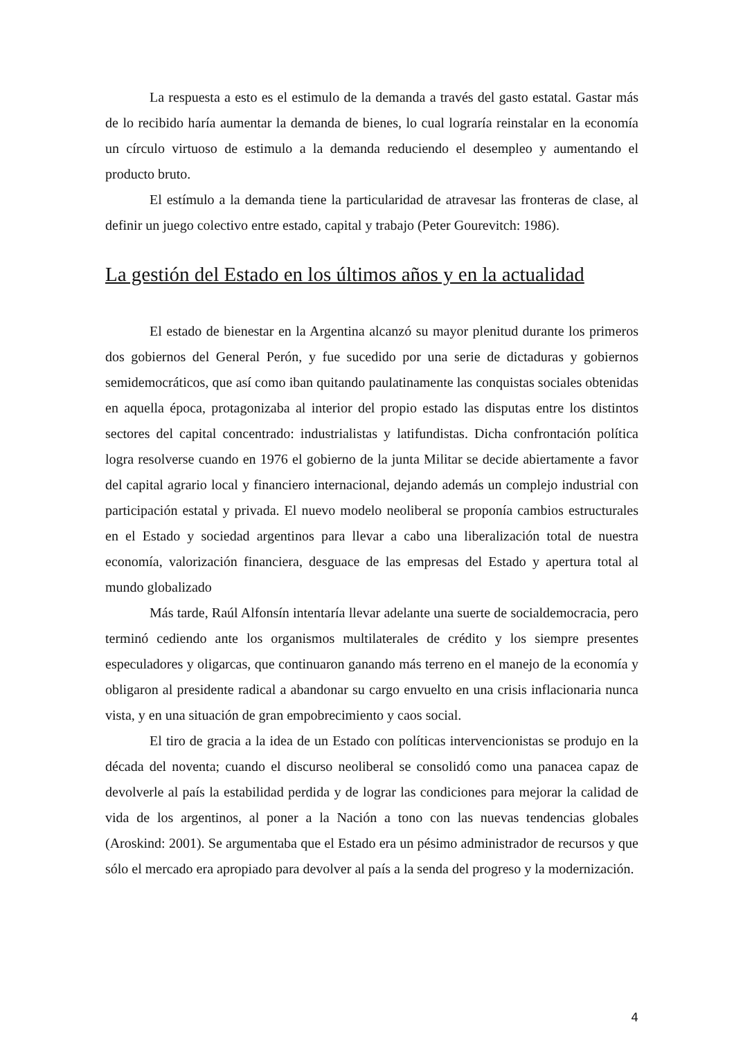La respuesta a esto es el estimulo de la demanda a través del gasto estatal. Gastar más de lo recibido haría aumentar la demanda de bienes, lo cual lograría reinstalar en la economía un círculo virtuoso de estimulo a la demanda reduciendo el desempleo y aumentando el producto bruto.
El estímulo a la demanda tiene la particularidad de atravesar las fronteras de clase, al definir un juego colectivo entre estado, capital y trabajo (Peter Gourevitch: 1986).
La gestión del Estado en los últimos años y en la actualidad
El estado de bienestar en la Argentina alcanzó su mayor plenitud durante los primeros dos gobiernos del General Perón, y fue sucedido por una serie de dictaduras y gobiernos semidemocráticos, que así como iban quitando paulatinamente las conquistas sociales obtenidas en aquella época, protagonizaba al interior del propio estado las disputas entre los distintos sectores del capital concentrado: industrialistas y latifundistas. Dicha confrontación política logra resolverse cuando en 1976 el gobierno de la junta Militar se decide abiertamente a favor del capital agrario local y financiero internacional, dejando además un complejo industrial con participación estatal y privada. El nuevo modelo neoliberal se proponía cambios estructurales en el Estado y sociedad argentinos para llevar a cabo una liberalización total de nuestra economía, valorización financiera, desguace de las empresas del Estado y apertura total al mundo globalizado
Más tarde, Raúl Alfonsín intentaría llevar adelante una suerte de socialdemocracia, pero terminó cediendo ante los organismos multilaterales de crédito y los siempre presentes especuladores y oligarcas, que continuaron ganando más terreno en el manejo de la economía y obligaron al presidente radical a abandonar su cargo envuelto en una crisis inflacionaria nunca vista, y en una situación de gran empobrecimiento y caos social.
El tiro de gracia a la idea de un Estado con políticas intervencionistas se produjo en la década del noventa; cuando el discurso neoliberal se consolidó como una panacea capaz de devolverle al país la estabilidad perdida y de lograr las condiciones para mejorar la calidad de vida de los argentinos, al poner a la Nación a tono con las nuevas tendencias globales (Aroskind: 2001). Se argumentaba que el Estado era un pésimo administrador de recursos y que sólo el mercado era apropiado para devolver al país a la senda del progreso y la modernización.
4